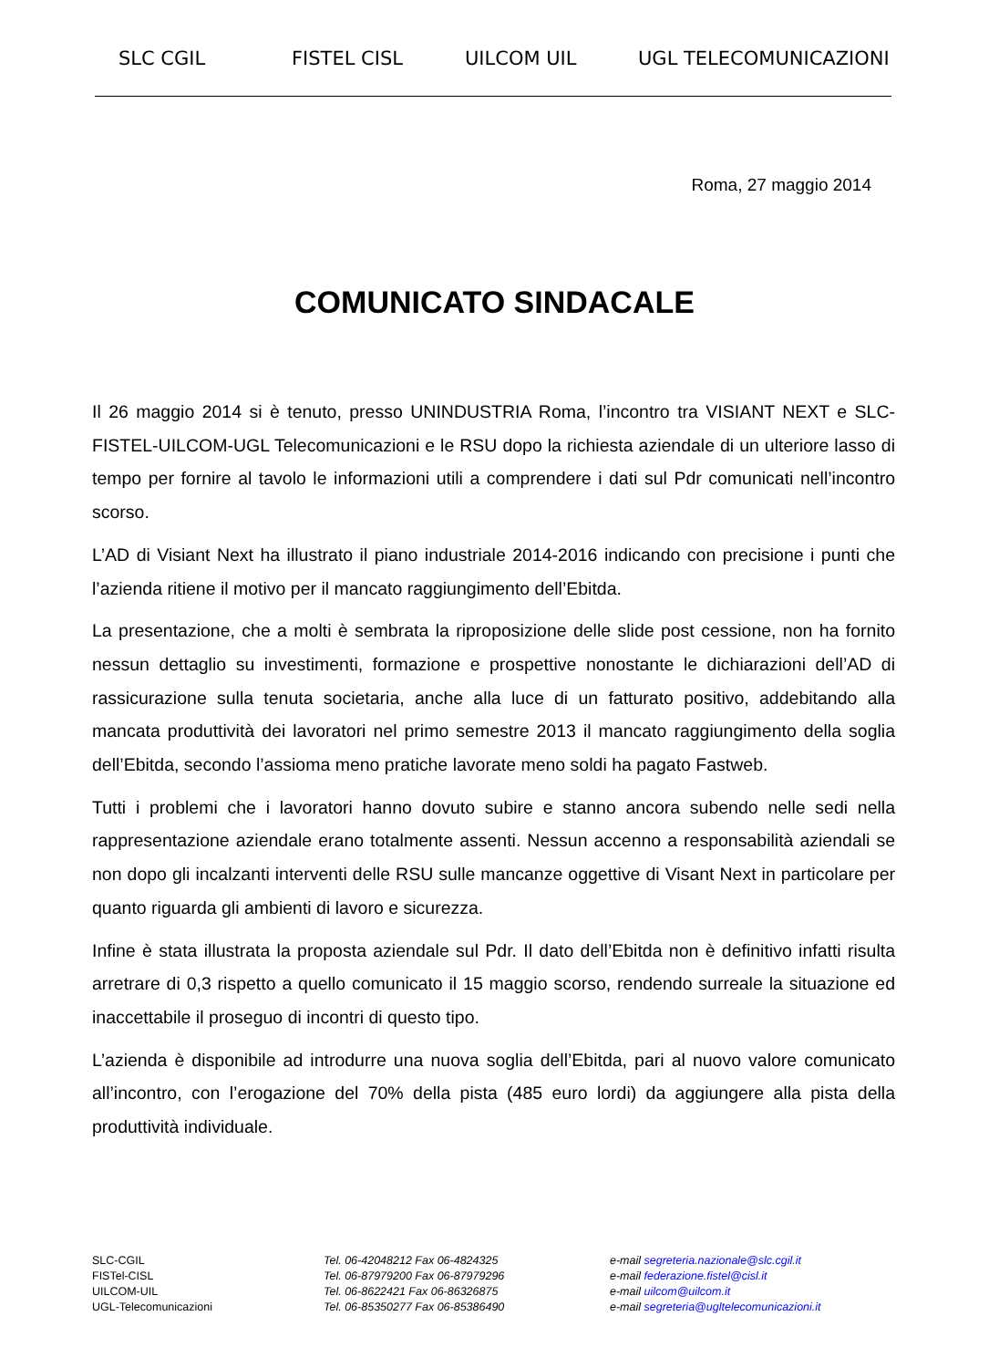SLC CGIL FISTEL CISL UILCOM UIL UGL TELECOMUNICAZIONI
Roma, 27 maggio 2014
COMUNICATO SINDACALE
Il 26 maggio 2014 si è tenuto, presso UNINDUSTRIA Roma, l’incontro tra VISIANT NEXT e SLC-FISTEL-UILCOM-UGL Telecomunicazioni e le RSU dopo la richiesta aziendale di un ulteriore lasso di tempo per fornire al tavolo le informazioni utili a comprendere i dati sul Pdr comunicati nell’incontro scorso.
L’AD di Visiant Next ha illustrato il piano industriale 2014-2016 indicando con precisione i punti che l’azienda ritiene il motivo per il mancato raggiungimento dell’Ebitda.
La presentazione, che a molti è sembrata la riproposizione delle slide post cessione, non ha fornito nessun dettaglio su investimenti, formazione e prospettive nonostante le dichiarazioni dell’AD di rassicurazione sulla tenuta societaria, anche alla luce di un fatturato positivo, addebitando alla mancata produttività dei lavoratori nel primo semestre 2013 il mancato raggiungimento della soglia dell’Ebitda, secondo l’assioma meno pratiche lavorate meno soldi ha pagato Fastweb.
Tutti i problemi che i lavoratori hanno dovuto subire e stanno ancora subendo nelle sedi nella rappresentazione aziendale erano totalmente assenti. Nessun accenno a responsabilità aziendali se non dopo gli incalzanti interventi delle RSU sulle mancanze oggettive di Visant Next in particolare per quanto riguarda gli ambienti di lavoro e sicurezza.
Infine è stata illustrata la proposta aziendale sul Pdr. Il dato dell’Ebitda non è definitivo infatti risulta arretrare di 0,3 rispetto a quello comunicato il 15 maggio scorso, rendendo surreale la situazione ed inaccettabile il proseguo di incontri di questo tipo.
L’azienda è disponibile ad introdurre una nuova soglia dell’Ebitda, pari al nuovo valore comunicato all’incontro, con l’erogazione del 70% della pista (485 euro lordi) da aggiungere alla pista della produttività individuale.
SLC-CGIL
FISTel-CISL
UILCOM-UIL
UGL-Telecomunicazioni
Tel. 06-42048212 Fax 06-4824325
Tel. 06-87979200 Fax 06-87979296
Tel. 06-8622421 Fax 06-86326875
Tel. 06-85350277 Fax 06-85386490
e-mail segreteria.nazionale@slc.cgil.it
e-mail federazione.fistel@cisl.it
e-mail uilcom@uilcom.it
e-mail segreteria@ugltelecomunicazioni.it